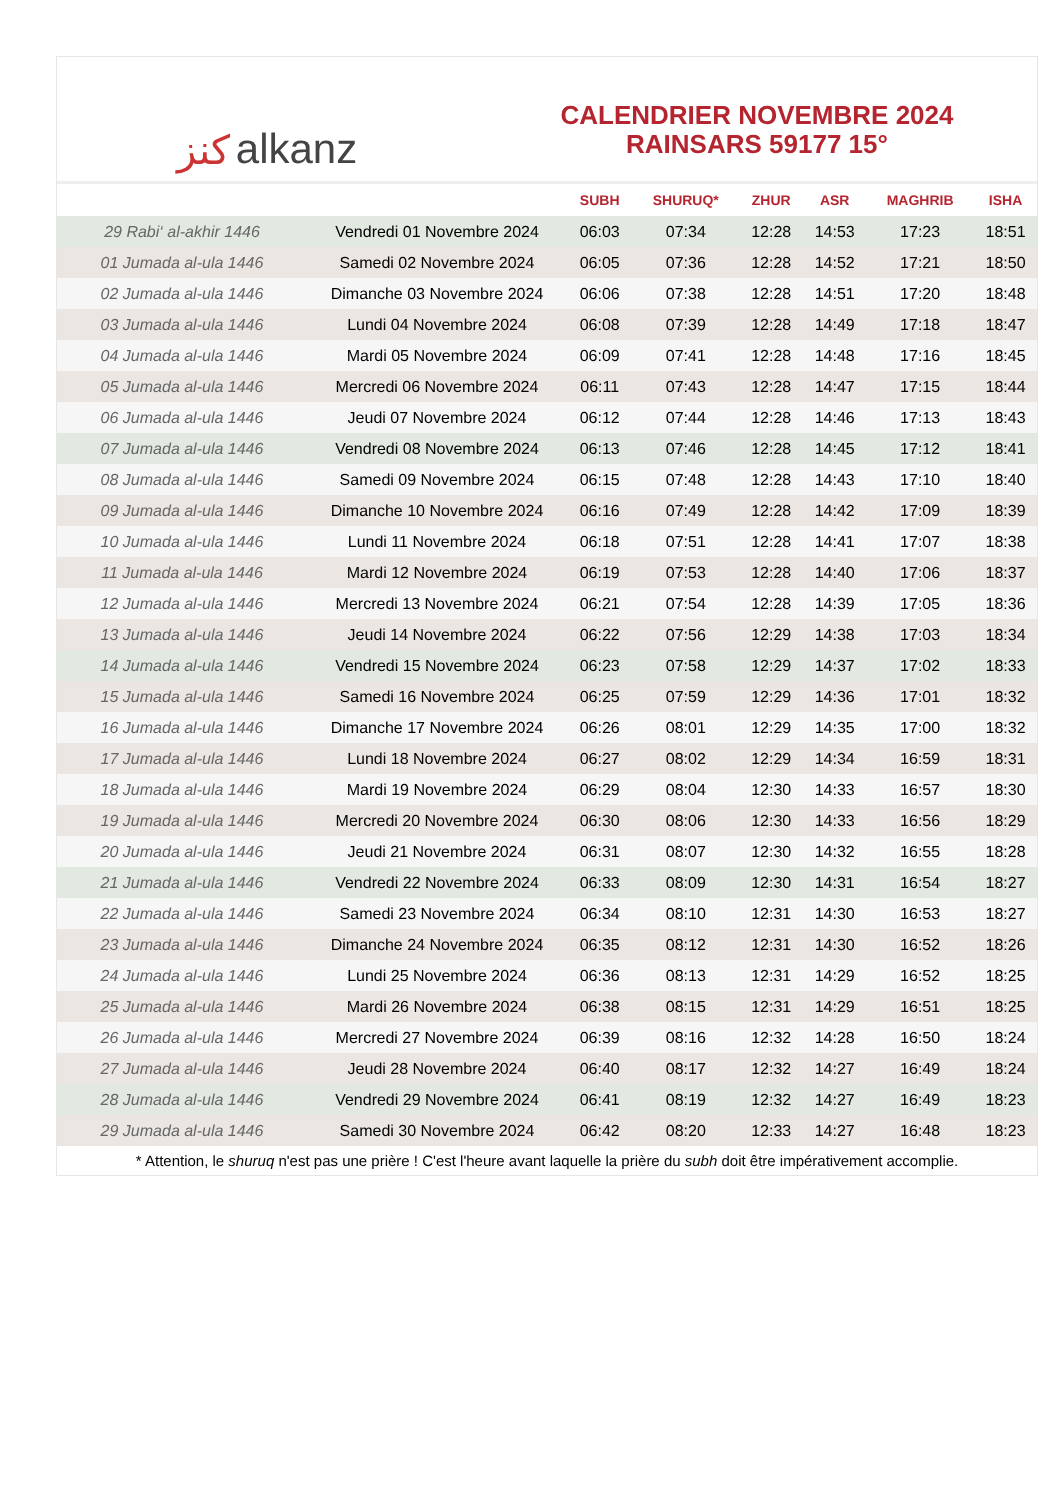ﻛﻨﺰ alkanz
CALENDRIER NOVEMBRE 2024
RAINSARS 59177 15°
| | | SUBH | SHURUQ* | ZHUR | ASR | MAGHRIB | ISHA |
| --- | --- | --- | --- | --- | --- | --- | --- |
| 29 Rabi‘ al-akhir 1446 | Vendredi 01 Novembre 2024 | 06:03 | 07:34 | 12:28 | 14:53 | 17:23 | 18:51 |
| 01 Jumada al-ula 1446 | Samedi 02 Novembre 2024 | 06:05 | 07:36 | 12:28 | 14:52 | 17:21 | 18:50 |
| 02 Jumada al-ula 1446 | Dimanche 03 Novembre 2024 | 06:06 | 07:38 | 12:28 | 14:51 | 17:20 | 18:48 |
| 03 Jumada al-ula 1446 | Lundi 04 Novembre 2024 | 06:08 | 07:39 | 12:28 | 14:49 | 17:18 | 18:47 |
| 04 Jumada al-ula 1446 | Mardi 05 Novembre 2024 | 06:09 | 07:41 | 12:28 | 14:48 | 17:16 | 18:45 |
| 05 Jumada al-ula 1446 | Mercredi 06 Novembre 2024 | 06:11 | 07:43 | 12:28 | 14:47 | 17:15 | 18:44 |
| 06 Jumada al-ula 1446 | Jeudi 07 Novembre 2024 | 06:12 | 07:44 | 12:28 | 14:46 | 17:13 | 18:43 |
| 07 Jumada al-ula 1446 | Vendredi 08 Novembre 2024 | 06:13 | 07:46 | 12:28 | 14:45 | 17:12 | 18:41 |
| 08 Jumada al-ula 1446 | Samedi 09 Novembre 2024 | 06:15 | 07:48 | 12:28 | 14:43 | 17:10 | 18:40 |
| 09 Jumada al-ula 1446 | Dimanche 10 Novembre 2024 | 06:16 | 07:49 | 12:28 | 14:42 | 17:09 | 18:39 |
| 10 Jumada al-ula 1446 | Lundi 11 Novembre 2024 | 06:18 | 07:51 | 12:28 | 14:41 | 17:07 | 18:38 |
| 11 Jumada al-ula 1446 | Mardi 12 Novembre 2024 | 06:19 | 07:53 | 12:28 | 14:40 | 17:06 | 18:37 |
| 12 Jumada al-ula 1446 | Mercredi 13 Novembre 2024 | 06:21 | 07:54 | 12:28 | 14:39 | 17:05 | 18:36 |
| 13 Jumada al-ula 1446 | Jeudi 14 Novembre 2024 | 06:22 | 07:56 | 12:29 | 14:38 | 17:03 | 18:34 |
| 14 Jumada al-ula 1446 | Vendredi 15 Novembre 2024 | 06:23 | 07:58 | 12:29 | 14:37 | 17:02 | 18:33 |
| 15 Jumada al-ula 1446 | Samedi 16 Novembre 2024 | 06:25 | 07:59 | 12:29 | 14:36 | 17:01 | 18:32 |
| 16 Jumada al-ula 1446 | Dimanche 17 Novembre 2024 | 06:26 | 08:01 | 12:29 | 14:35 | 17:00 | 18:32 |
| 17 Jumada al-ula 1446 | Lundi 18 Novembre 2024 | 06:27 | 08:02 | 12:29 | 14:34 | 16:59 | 18:31 |
| 18 Jumada al-ula 1446 | Mardi 19 Novembre 2024 | 06:29 | 08:04 | 12:30 | 14:33 | 16:57 | 18:30 |
| 19 Jumada al-ula 1446 | Mercredi 20 Novembre 2024 | 06:30 | 08:06 | 12:30 | 14:33 | 16:56 | 18:29 |
| 20 Jumada al-ula 1446 | Jeudi 21 Novembre 2024 | 06:31 | 08:07 | 12:30 | 14:32 | 16:55 | 18:28 |
| 21 Jumada al-ula 1446 | Vendredi 22 Novembre 2024 | 06:33 | 08:09 | 12:30 | 14:31 | 16:54 | 18:27 |
| 22 Jumada al-ula 1446 | Samedi 23 Novembre 2024 | 06:34 | 08:10 | 12:31 | 14:30 | 16:53 | 18:27 |
| 23 Jumada al-ula 1446 | Dimanche 24 Novembre 2024 | 06:35 | 08:12 | 12:31 | 14:30 | 16:52 | 18:26 |
| 24 Jumada al-ula 1446 | Lundi 25 Novembre 2024 | 06:36 | 08:13 | 12:31 | 14:29 | 16:52 | 18:25 |
| 25 Jumada al-ula 1446 | Mardi 26 Novembre 2024 | 06:38 | 08:15 | 12:31 | 14:29 | 16:51 | 18:25 |
| 26 Jumada al-ula 1446 | Mercredi 27 Novembre 2024 | 06:39 | 08:16 | 12:32 | 14:28 | 16:50 | 18:24 |
| 27 Jumada al-ula 1446 | Jeudi 28 Novembre 2024 | 06:40 | 08:17 | 12:32 | 14:27 | 16:49 | 18:24 |
| 28 Jumada al-ula 1446 | Vendredi 29 Novembre 2024 | 06:41 | 08:19 | 12:32 | 14:27 | 16:49 | 18:23 |
| 29 Jumada al-ula 1446 | Samedi 30 Novembre 2024 | 06:42 | 08:20 | 12:33 | 14:27 | 16:48 | 18:23 |
* Attention, le shuruq n'est pas une prière ! C'est l'heure avant laquelle la prière du subh doit être impérativement accomplie.